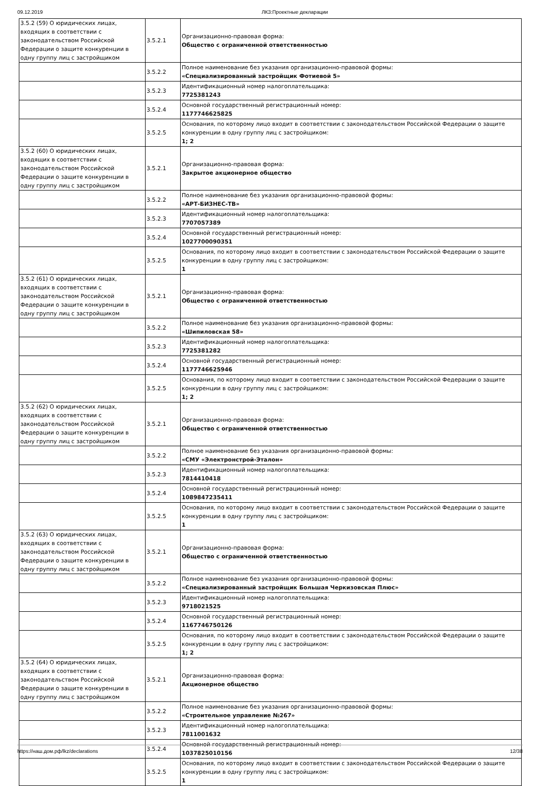09.12.2019 ЛКЗ:Проектные декларации
| 3.5.2 (59) О юридических лицах, входящих в соответствии с законодательством Российской Федерации о защите конкуренции в одну группу лиц с застройщиком | 3.5.2.1 | Организационно-правовая форма: Общество с ограниченной ответственностью |
| | 3.5.2.2 | Полное наименование без указания организационно-правовой формы: «Специализированный застройщик Фотиевой 5» |
| | 3.5.2.3 | Идентификационный номер налогоплательщика: 7725381243 |
| | 3.5.2.4 | Основной государственный регистрационный номер: 1177746625825 |
| | 3.5.2.5 | Основания, по которому лицо входит в соответствии с законодательством Российской Федерации о защите конкуренции в одну группу лиц с застройщиком: 1; 2 |
| 3.5.2 (60) О юридических лицах, входящих в соответствии с законодательством Российской Федерации о защите конкуренции в одну группу лиц с застройщиком | 3.5.2.1 | Организационно-правовая форма: Закрытое акционерное общество |
| | 3.5.2.2 | Полное наименование без указания организационно-правовой формы: «АРТ-БИЗНЕС-ТВ» |
| | 3.5.2.3 | Идентификационный номер налогоплательщика: 7707057389 |
| | 3.5.2.4 | Основной государственный регистрационный номер: 1027700090351 |
| | 3.5.2.5 | Основания, по которому лицо входит в соответствии с законодательством Российской Федерации о защите конкуренции в одну группу лиц с застройщиком: 1 |
| 3.5.2 (61) О юридических лицах, входящих в соответствии с законодательством Российской Федерации о защите конкуренции в одну группу лиц с застройщиком | 3.5.2.1 | Организационно-правовая форма: Общество с ограниченной ответственностью |
| | 3.5.2.2 | Полное наименование без указания организационно-правовой формы: «Шипиловская 58» |
| | 3.5.2.3 | Идентификационный номер налогоплательщика: 7725381282 |
| | 3.5.2.4 | Основной государственный регистрационный номер: 1177746625946 |
| | 3.5.2.5 | Основания, по которому лицо входит в соответствии с законодательством Российской Федерации о защите конкуренции в одну группу лиц с застройщиком: 1; 2 |
| 3.5.2 (62) О юридических лицах, входящих в соответствии с законодательством Российской Федерации о защите конкуренции в одну группу лиц с застройщиком | 3.5.2.1 | Организационно-правовая форма: Общество с ограниченной ответственностью |
| | 3.5.2.2 | Полное наименование без указания организационно-правовой формы: «СМУ «Электронстрой-Эталон» |
| | 3.5.2.3 | Идентификационный номер налогоплательщика: 7814410418 |
| | 3.5.2.4 | Основной государственный регистрационный номер: 1089847235411 |
| | 3.5.2.5 | Основания, по которому лицо входит в соответствии с законодательством Российской Федерации о защите конкуренции в одну группу лиц с застройщиком: 1 |
| 3.5.2 (63) О юридических лицах, входящих в соответствии с законодательством Российской Федерации о защите конкуренции в одну группу лиц с застройщиком | 3.5.2.1 | Организационно-правовая форма: Общество с ограниченной ответственностью |
| | 3.5.2.2 | Полное наименование без указания организационно-правовой формы: «Специализированный застройщик Большая Черкизовская Плюс» |
| | 3.5.2.3 | Идентификационный номер налогоплательщика: 9718021525 |
| | 3.5.2.4 | Основной государственный регистрационный номер: 1167746750126 |
| | 3.5.2.5 | Основания, по которому лицо входит в соответствии с законодательством Российской Федерации о защите конкуренции в одну группу лиц с застройщиком: 1; 2 |
| 3.5.2 (64) О юридических лицах, входящих в соответствии с законодательством Российской Федерации о защите конкуренции в одну группу лиц с застройщиком | 3.5.2.1 | Организационно-правовая форма: Акционерное общество |
| | 3.5.2.2 | Полное наименование без указания организационно-правовой формы: «Строительное управление №267» |
| | 3.5.2.3 | Идентификационный номер налогоплательщика: 7811001632 |
| | 3.5.2.4 | Основной государственный регистрационный номер: 1037825010156 |
| | 3.5.2.5 | Основания, по которому лицо входит в соответствии с законодательством Российской Федерации о защите конкуренции в одну группу лиц с застройщиком: 1 |
https://наш.дом.рф/lkz/declarations 12/38